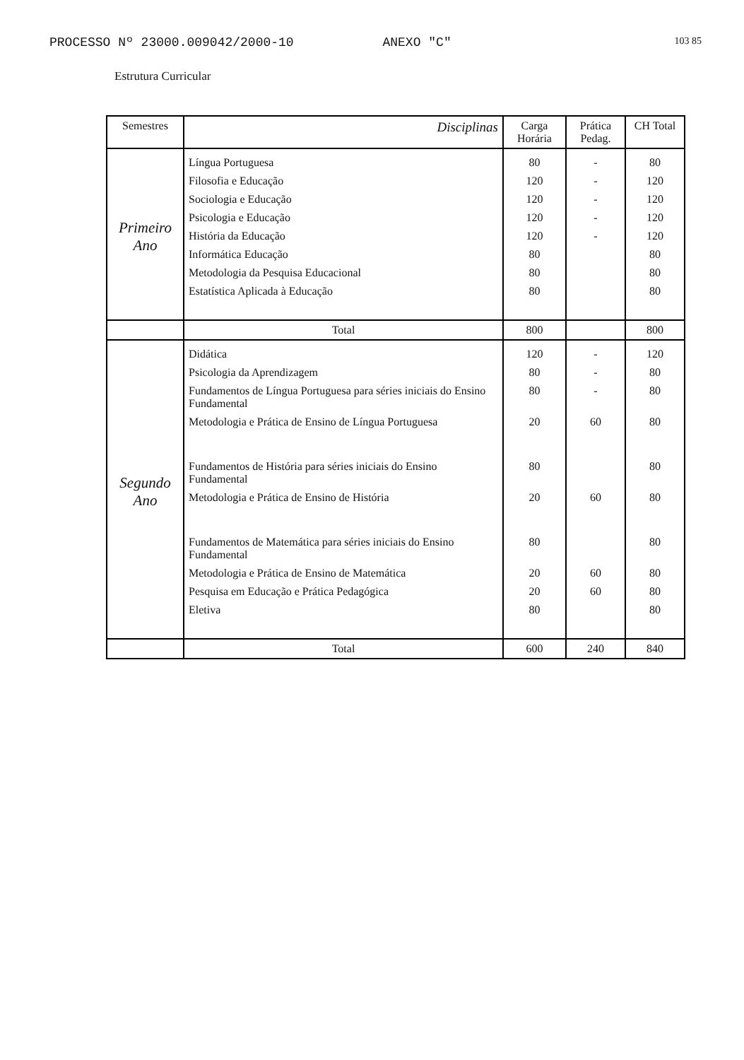103 85
PROCESSO Nº 23000.009042/2000-10 ANEXO "C"
Estrutura Curricular
| Semestres | Disciplinas | Carga Horária | Prática Pedag. | CH Total |
| --- | --- | --- | --- | --- |
| Primeiro Ano | Língua Portuguesa | 80 | - | 80 |
| | Filosofia e Educação | 120 | - | 120 |
| | Sociologia e Educação | 120 | - | 120 |
| | Psicologia e Educação | 120 | - | 120 |
| | História da Educação | 120 | - | 120 |
| | Informática Educação | 80 | | 80 |
| | Metodologia da Pesquisa Educacional | 80 | | 80 |
| | Estatística Aplicada à Educação | 80 | | 80 |
| | Total | 800 | | 800 |
| Segundo Ano | Didática | 120 | - | 120 |
| | Psicologia da Aprendizagem | 80 | - | 80 |
| | Fundamentos de Língua Portuguesa para séries iniciais do Ensino Fundamental | 80 | - | 80 |
| | Metodologia e Prática de Ensino de Língua Portuguesa | 20 | 60 | 80 |
| | Fundamentos de História para séries iniciais do Ensino Fundamental | 80 | | 80 |
| | Metodologia e Prática de Ensino de História | 20 | 60 | 80 |
| | Fundamentos de Matemática para séries iniciais do Ensino Fundamental | 80 | | 80 |
| | Metodologia e Prática de Ensino de Matemática | 20 | 60 | 80 |
| | Pesquisa em Educação e Prática Pedagógica | 20 | 60 | 80 |
| | Eletiva | 80 | | 80 |
| | Total | 600 | 240 | 840 |